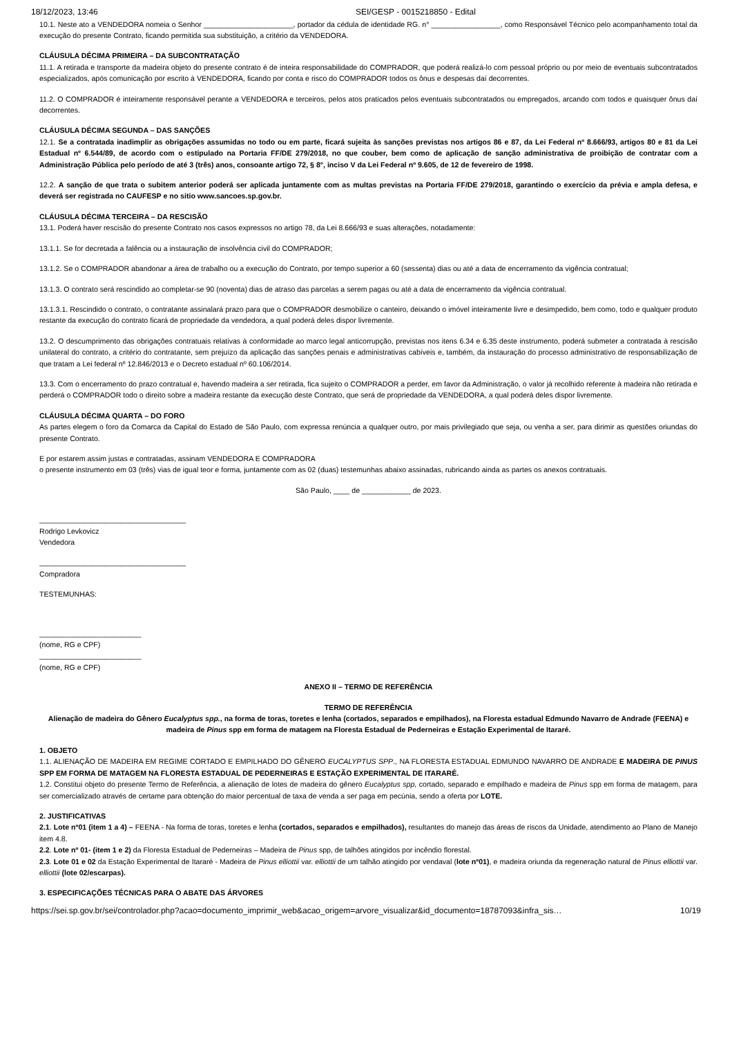18/12/2023, 13:46 SEI/GESP - 0015218850 - Edital
10.1. Neste ato a VENDEDORA nomeia o Senhor ______________________, portador da cédula de identidade RG. n° _________________, como Responsável Técnico pelo acompanhamento total da execução do presente Contrato, ficando permitida sua substituição, a critério da VENDEDORA.
CLÁUSULA DÉCIMA PRIMEIRA – DA SUBCONTRATAÇÃO
11.1. A retirada e transporte da madeira objeto do presente contrato é de inteira responsabilidade do COMPRADOR, que poderá realizá-lo com pessoal próprio ou por meio de eventuais subcontratados especializados, após comunicação por escrito à VENDEDORA, ficando por conta e risco do COMPRADOR todos os ônus e despesas daí decorrentes.
11.2. O COMPRADOR é inteiramente responsável perante a VENDEDORA e terceiros, pelos atos praticados pelos eventuais subcontratados ou empregados, arcando com todos e quaisquer ônus daí decorrentes.
CLÁUSULA DÉCIMA SEGUNDA – DAS SANÇÕES
12.1. Se a contratada inadimplir as obrigações assumidas no todo ou em parte, ficará sujeita às sanções previstas nos artigos 86 e 87, da Lei Federal nº 8.666/93, artigos 80 e 81 da Lei Estadual nº 6.544/89, de acordo com o estipulado na Portaria FF/DE 279/2018, no que couber, bem como de aplicação de sanção administrativa de proibição de contratar com a Administração Pública pelo período de até 3 (três) anos, consoante artigo 72, § 8°, inciso V da Lei Federal nº 9.605, de 12 de fevereiro de 1998.
12.2. A sanção de que trata o subitem anterior poderá ser aplicada juntamente com as multas previstas na Portaria FF/DE 279/2018, garantindo o exercício da prévia e ampla defesa, e deverá ser registrada no CAUFESP e no sitio www.sancoes.sp.gov.br.
CLÁUSULA DÉCIMA TERCEIRA – DA RESCISÃO
13.1. Poderá haver rescisão do presente Contrato nos casos expressos no artigo 78, da Lei 8.666/93 e suas alterações, notadamente:
13.1.1. Se for decretada a falência ou a instauração de insolvência civil do COMPRADOR;
13.1.2. Se o COMPRADOR abandonar a área de trabalho ou a execução do Contrato, por tempo superior a 60 (sessenta) dias ou até a data de encerramento da vigência contratual;
13.1.3. O contrato será rescindido ao completar-se 90 (noventa) dias de atraso das parcelas a serem pagas ou até a data de encerramento da vigência contratual.
13.1.3.1. Rescindido o contrato, o contratante assinalará prazo para que o COMPRADOR desmobilize o canteiro, deixando o imóvel inteiramente livre e desimpedido, bem como, todo e qualquer produto restante da execução do contrato ficará de propriedade da vendedora, a qual poderá deles dispor livremente.
13.2. O descumprimento das obrigações contratuais relativas à conformidade ao marco legal anticorrupção, previstas nos itens 6.34 e 6.35 deste instrumento, poderá submeter a contratada à rescisão unilateral do contrato, a critério do contratante, sem prejuízo da aplicação das sanções penais e administrativas cabíveis e, também, da instauração do processo administrativo de responsabilização de que tratam a Lei federal nº 12.846/2013 e o Decreto estadual nº 60.106/2014.
13.3. Com o encerramento do prazo contratual e, havendo madeira a ser retirada, fica sujeito o COMPRADOR a perder, em favor da Administração, o valor já recolhido referente à madeira não retirada e perderá o COMPRADOR todo o direito sobre a madeira restante da execução deste Contrato, que será de propriedade da VENDEDORA, a qual poderá deles dispor livremente.
CLÁUSULA DÉCIMA QUARTA – DO FORO
As partes elegem o foro da Comarca da Capital do Estado de São Paulo, com expressa renúncia a qualquer outro, por mais privilegiado que seja, ou venha a ser, para dirimir as questões oriundas do presente Contrato.
E por estarem assim justas e contratadas, assinam VENDEDORA E COMPRADORA
o presente instrumento em 03 (três) vias de igual teor e forma, juntamente com as 02 (duas) testemunhas abaixo assinadas, rubricando ainda as partes os anexos contratuais.
São Paulo, ____ de ____________ de 2023.
____________________________________
Rodrigo Levkovicz
Vendedora
____________________________________
Compradora
TESTEMUNHAS:
_________________________
(nome, RG e CPF)
_________________________
(nome, RG e CPF)
ANEXO II – TERMO DE REFERÊNCIA
TERMO DE REFERÊNCIA
Alienação de madeira do Gênero Eucalyptus spp., na forma de toras, toretes e lenha (cortados, separados e empilhados), na Floresta estadual Edmundo Navarro de Andrade (FEENA) e madeira de Pinus spp em forma de matagem na Floresta Estadual de Pederneiras e Estação Experimental de Itararé.
1. OBJETO
1.1. ALIENAÇÃO DE MADEIRA EM REGIME CORTADO E EMPILHADO DO GÊNERO EUCALYPTUS SPP., NA FLORESTA ESTADUAL EDMUNDO NAVARRO DE ANDRADE E MADEIRA DE PINUS SPP EM FORMA DE MATAGEM NA FLORESTA ESTADUAL DE PEDERNEIRAS E ESTAÇÃO EXPERIMENTAL DE ITARARÉ.
1.2. Constitui objeto do presente Termo de Referência, a alienação de lotes de madeira do gênero Eucalyptus spp, cortado, separado e empilhado e madeira de Pinus spp em forma de matagem, para ser comercializado através de certame para obtenção do maior percentual de taxa de venda a ser paga em pecúnia, sendo a oferta por LOTE.
2. JUSTIFICATIVAS
2.1. Lote nº01 (item 1 a 4) – FEENA - Na forma de toras, toretes e lenha (cortados, separados e empilhados), resultantes do manejo das áreas de riscos da Unidade, atendimento ao Plano de Manejo item 4.8.
2.2. Lote nº 01- (item 1 e 2) da Floresta Estadual de Pederneiras – Madeira de Pinus spp, de talhões atingidos por incêndio florestal.
2.3. Lote 01 e 02 da Estação Experimental de Itararé - Madeira de Pinus elliottii var. elliottii de um talhão atingido por vendaval (lote nº01), e madeira oriunda da regeneração natural de Pinus elliottii var. elliottii (lote 02/escarpas).
3. ESPECIFICAÇÕES TÉCNICAS PARA O ABATE DAS ÁRVORES
https://sei.sp.gov.br/sei/controlador.php?acao=documento_imprimir_web&acao_origem=arvore_visualizar&id_documento=18787093&infra_sis… 10/19